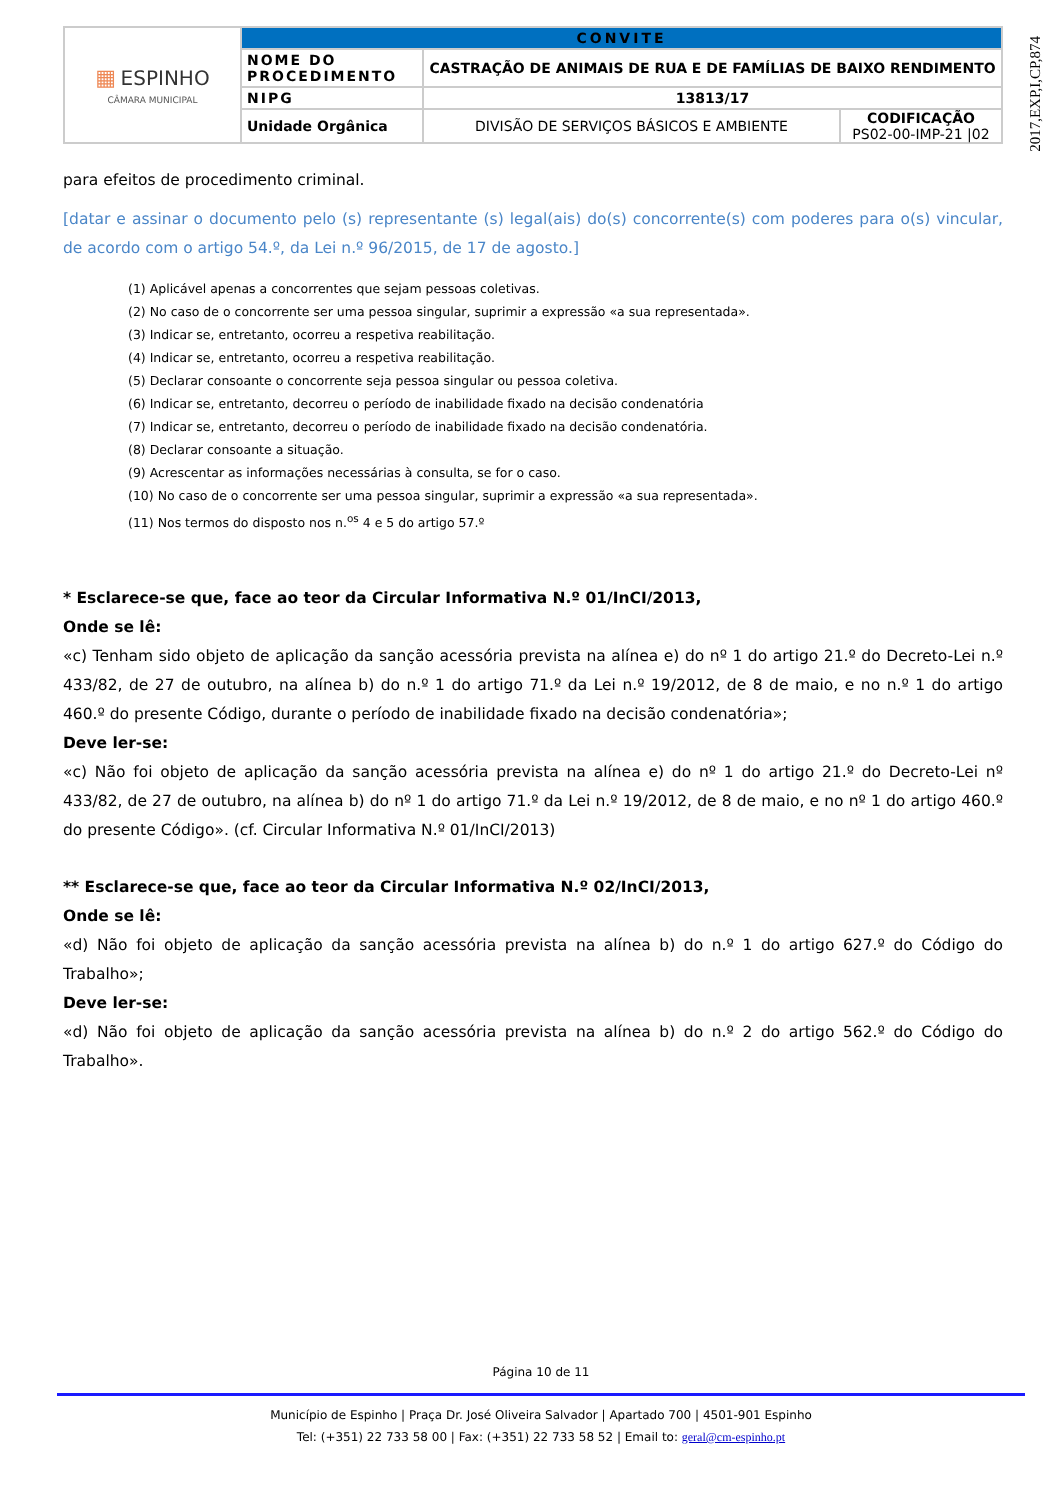2017,EXP,I,CP,874
| ▦ ESPINHO CÂMARA MUNICIPAL | CONVITE | | |
| | NOME DO PROCEDIMENTO | CASTRAÇÃO DE ANIMAIS DE RUA E DE FAMÍLIAS DE BAIXO RENDIMENTO | |
| | NIPG | 13813/17 | |
| | Unidade Orgânica | DIVISÃO DE SERVIÇOS BÁSICOS E AMBIENTE | CODIFICAÇÃO PS02-00-IMP-21 /02 |
para efeitos de procedimento criminal.
[datar e assinar o documento pelo (s) representante (s) legal(ais) do(s) concorrente(s) com poderes para o(s) vincular, de acordo com o artigo 54.º, da Lei n.º 96/2015, de 17 de agosto.]
(1) Aplicável apenas a concorrentes que sejam pessoas coletivas.
(2) No caso de o concorrente ser uma pessoa singular, suprimir a expressão «a sua representada».
(3) Indicar se, entretanto, ocorreu a respetiva reabilitação.
(4) Indicar se, entretanto, ocorreu a respetiva reabilitação.
(5) Declarar consoante o concorrente seja pessoa singular ou pessoa coletiva.
(6) Indicar se, entretanto, decorreu o período de inabilidade fixado na decisão condenatória
(7) Indicar se, entretanto, decorreu o período de inabilidade fixado na decisão condenatória.
(8) Declarar consoante a situação.
(9) Acrescentar as informações necessárias à consulta, se for o caso.
(10) No caso de o concorrente ser uma pessoa singular, suprimir a expressão «a sua representada».
(11) Nos termos do disposto nos n.<sup>os</sup> 4 e 5 do artigo 57.º
* Esclarece-se que, face ao teor da Circular Informativa N.º 01/InCI/2013,
Onde se lê:
«c) Tenham sido objeto de aplicação da sanção acessória prevista na alínea e) do nº 1 do artigo 21.º do Decreto-Lei n.º 433/82, de 27 de outubro, na alínea b) do n.º 1 do artigo 71.º da Lei n.º 19/2012, de 8 de maio, e no n.º 1 do artigo 460.º do presente Código, durante o período de inabilidade fixado na decisão condenatória»;
Deve ler-se:
«c) Não foi objeto de aplicação da sanção acessória prevista na alínea e) do nº 1 do artigo 21.º do Decreto-Lei nº 433/82, de 27 de outubro, na alínea b) do nº 1 do artigo 71.º da Lei n.º 19/2012, de 8 de maio, e no nº 1 do artigo 460.º do presente Código». (cf. Circular Informativa N.º 01/InCI/2013)
** Esclarece-se que, face ao teor da Circular Informativa N.º 02/InCI/2013,
Onde se lê:
«d) Não foi objeto de aplicação da sanção acessória prevista na alínea b) do n.º 1 do artigo 627.º do Código do Trabalho»;
Deve ler-se:
«d) Não foi objeto de aplicação da sanção acessória prevista na alínea b) do n.º 2 do artigo 562.º do Código do Trabalho».
Página 10 de 11
Município de Espinho | Praça Dr. José Oliveira Salvador | Apartado 700 | 4501-901 Espinho
Tel: (+351) 22 733 58 00 | Fax: (+351) 22 733 58 52 | Email to: geral@cm-espinho.pt